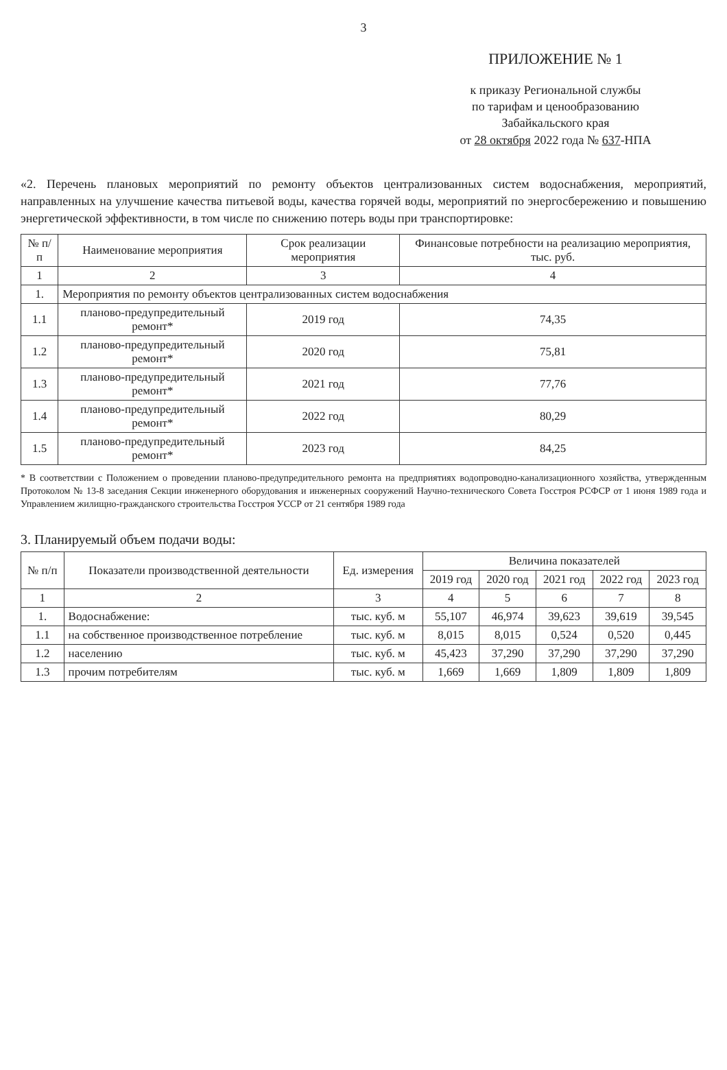3
ПРИЛОЖЕНИЕ № 1
к приказу Региональной службы
по тарифам и ценообразованию
Забайкальского края
от 28 октября 2022 года № 637-НПА
«2. Перечень плановых мероприятий по ремонту объектов централизованных систем водоснабжения, мероприятий, направленных на улучшение качества питьевой воды, качества горячей воды, мероприятий по энергосбережению и повышению энергетической эффективности, в том числе по снижению потерь воды при транспортировке:
| № п/п | Наименование мероприятия | Срок реализации мероприятия | Финансовые потребности на реализацию мероприятия, тыс. руб. |
| --- | --- | --- | --- |
| 1 | 2 | 3 | 4 |
| 1. | Мероприятия по ремонту объектов централизованных систем водоснабжения | | |
| 1.1 | планово-предупредительный ремонт* | 2019 год | 74,35 |
| 1.2 | планово-предупредительный ремонт* | 2020 год | 75,81 |
| 1.3 | планово-предупредительный ремонт* | 2021 год | 77,76 |
| 1.4 | планово-предупредительный ремонт* | 2022 год | 80,29 |
| 1.5 | планово-предупредительный ремонт* | 2023 год | 84,25 |
* В соответствии с Положением о проведении планово-предупредительного ремонта на предприятиях водопроводно-канализационного хозяйства, утвержденным Протоколом № 13-8 заседания Секции инженерного оборудования и инженерных сооружений Научно-технического Совета Госстроя РСФСР от 1 июня 1989 года и Управлением жилищно-гражданского строительства Госстроя УССР от 21 сентября 1989 года
3. Планируемый объем подачи воды:
| № п/п | Показатели производственной деятельности | Ед. измерения | Величина показателей | | | | |
| --- | --- | --- | --- | --- | --- | --- | --- |
| | | | 2019 год | 2020 год | 2021 год | 2022 год | 2023 год |
| 1 | 2 | 3 | 4 | 5 | 6 | 7 | 8 |
| 1. | Водоснабжение: | тыс. куб. м | 55,107 | 46,974 | 39,623 | 39,619 | 39,545 |
| 1.1 | на собственное производственное потребление | тыс. куб. м | 8,015 | 8,015 | 0,524 | 0,520 | 0,445 |
| 1.2 | населению | тыс. куб. м | 45,423 | 37,290 | 37,290 | 37,290 | 37,290 |
| 1.3 | прочим потребителям | тыс. куб. м | 1,669 | 1,669 | 1,809 | 1,809 | 1,809 |